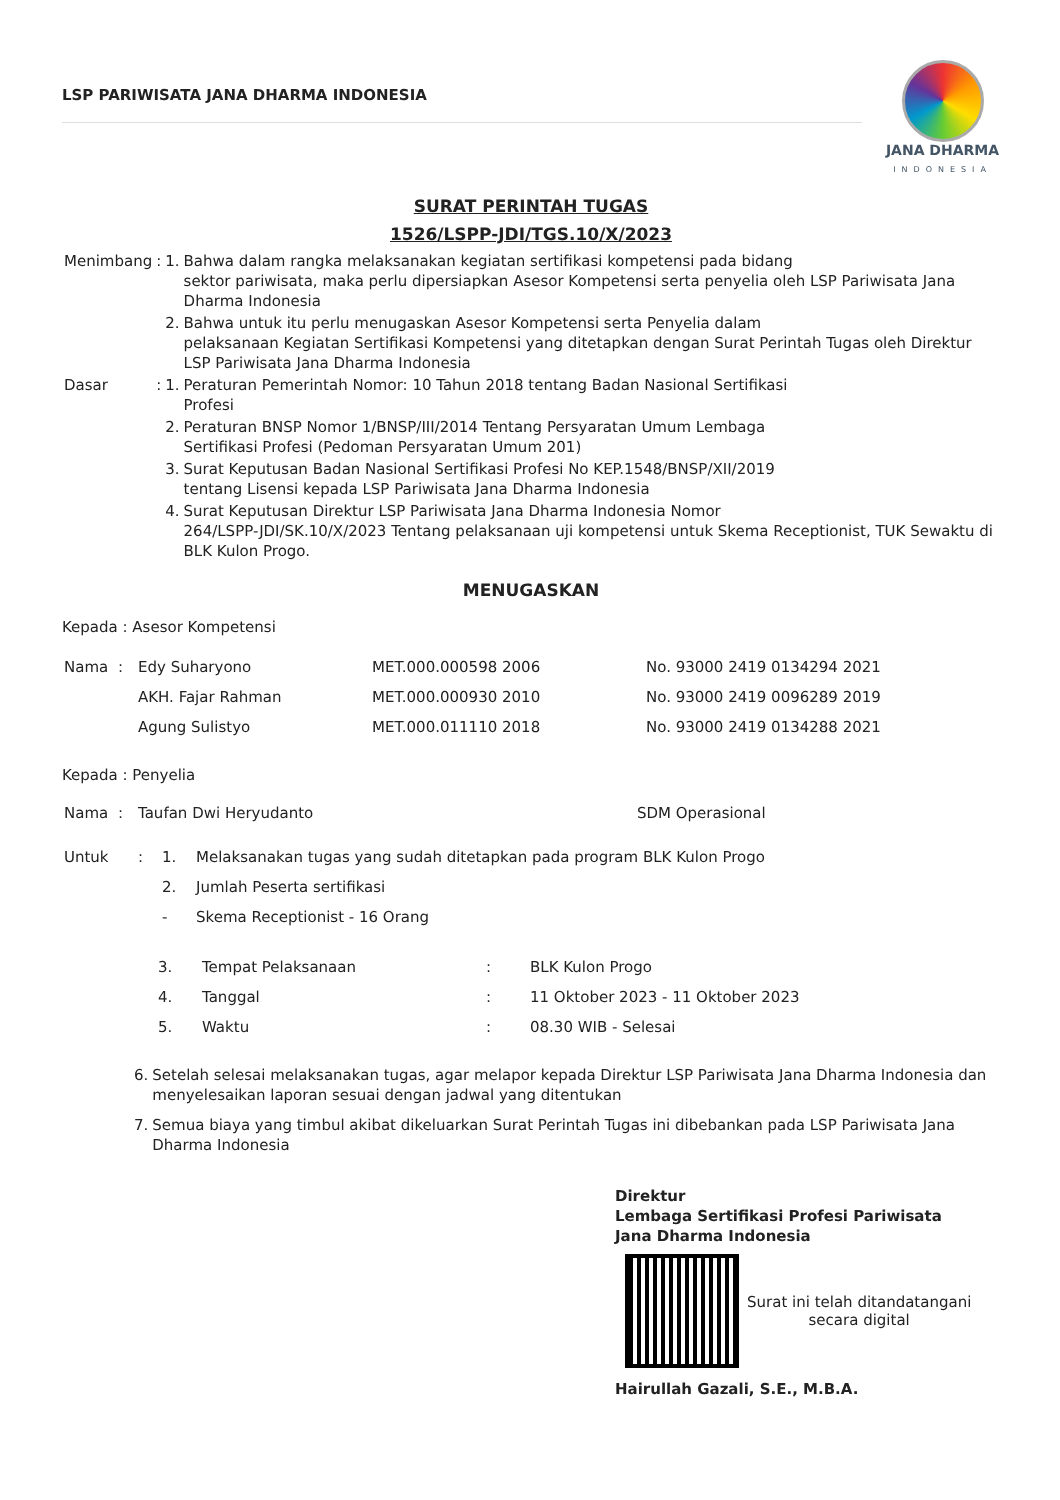LSP PARIWISATA JANA DHARMA INDONESIA
JANA DHARMA
INDONESIA
SURAT PERINTAH TUGAS
1526/LSPP-JDI/TGS.10/X/2023
| Menimbang | : | 1. | Bahwa dalam rangka melaksanakan kegiatan sertifikasi kompetensi pada bidang sektor pariwisata, maka perlu dipersiapkan Asesor Kompetensi serta penyelia oleh LSP Pariwisata Jana Dharma Indonesia |
| | | 2. | Bahwa untuk itu perlu menugaskan Asesor Kompetensi serta Penyelia dalam pelaksanaan Kegiatan Sertifikasi Kompetensi yang ditetapkan dengan Surat Perintah Tugas oleh Direktur LSP Pariwisata Jana Dharma Indonesia |
| Dasar | : | 1. | Peraturan Pemerintah Nomor: 10 Tahun 2018 tentang Badan Nasional Sertifikasi Profesi |
| | | 2. | Peraturan BNSP Nomor 1/BNSP/III/2014 Tentang Persyaratan Umum Lembaga Sertifikasi Profesi (Pedoman Persyaratan Umum 201) |
| | | 3. | Surat Keputusan Badan Nasional Sertifikasi Profesi No KEP.1548/BNSP/XII/2019 tentang Lisensi kepada LSP Pariwisata Jana Dharma Indonesia |
| | | 4. | Surat Keputusan Direktur LSP Pariwisata Jana Dharma Indonesia Nomor 264/LSPP-JDI/SK.10/X/2023 Tentang pelaksanaan uji kompetensi untuk Skema Receptionist, TUK Sewaktu di BLK Kulon Progo. |
MENUGASKAN
Kepada : Asesor Kompetensi
| Nama | : | Edy Suharyono | MET.000.000598 2006 | No. 93000 2419 0134294 2021 |
| | | AKH. Fajar Rahman | MET.000.000930 2010 | No. 93000 2419 0096289 2019 |
| | | Agung Sulistyo | MET.000.011110 2018 | No. 93000 2419 0134288 2021 |
Kepada : Penyelia
| Nama | : | Taufan Dwi Heryudanto | SDM Operasional |
| Untuk | : | 1. | Melaksanakan tugas yang sudah ditetapkan pada program BLK Kulon Progo |
| | | 2. | Jumlah Peserta sertifikasi |
| | | - | Skema Receptionist - 16 Orang |
| 3. | Tempat Pelaksanaan | : | BLK Kulon Progo |
| 4. | Tanggal | : | 11 Oktober 2023 - 11 Oktober 2023 |
| 5. | Waktu | : | 08.30 WIB - Selesai |
| 6. | Setelah selesai melaksanakan tugas, agar melapor kepada Direktur LSP Pariwisata Jana Dharma Indonesia dan menyelesaikan laporan sesuai dengan jadwal yang ditentukan |
| 7. | Semua biaya yang timbul akibat dikeluarkan Surat Perintah Tugas ini dibebankan pada LSP Pariwisata Jana Dharma Indonesia |
Direktur
Lembaga Sertifikasi Profesi Pariwisata
Jana Dharma Indonesia
Surat ini telah ditandatangani
secara digital
Hairullah Gazali, S.E., M.B.A.